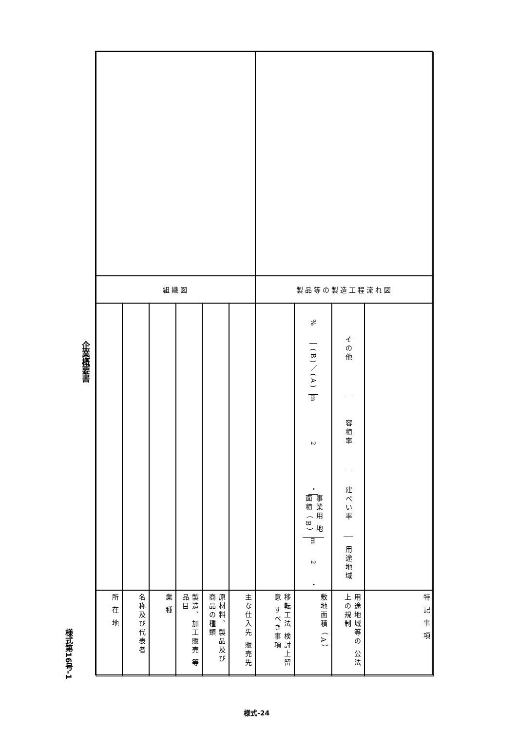企業概要書
様式第16号-1
組織図
製品等の製造工程流れ図
%
(B)／(A)
m<sup>2</sup> ・
事業用 地面積 （B）
m<sup>2</sup> ・
その他
容積率
建ぺい率
用途地域
所 在 地
名称及び代表者
業 種
製造、加工販売 等品目
原材料、製品及び 商品の種類
主な仕入先 販売先
移転工法 検討上留意 すべき事項
敷地面積 （A）
用途地域等の 公法上の規制
特 記 事 項
様式-24